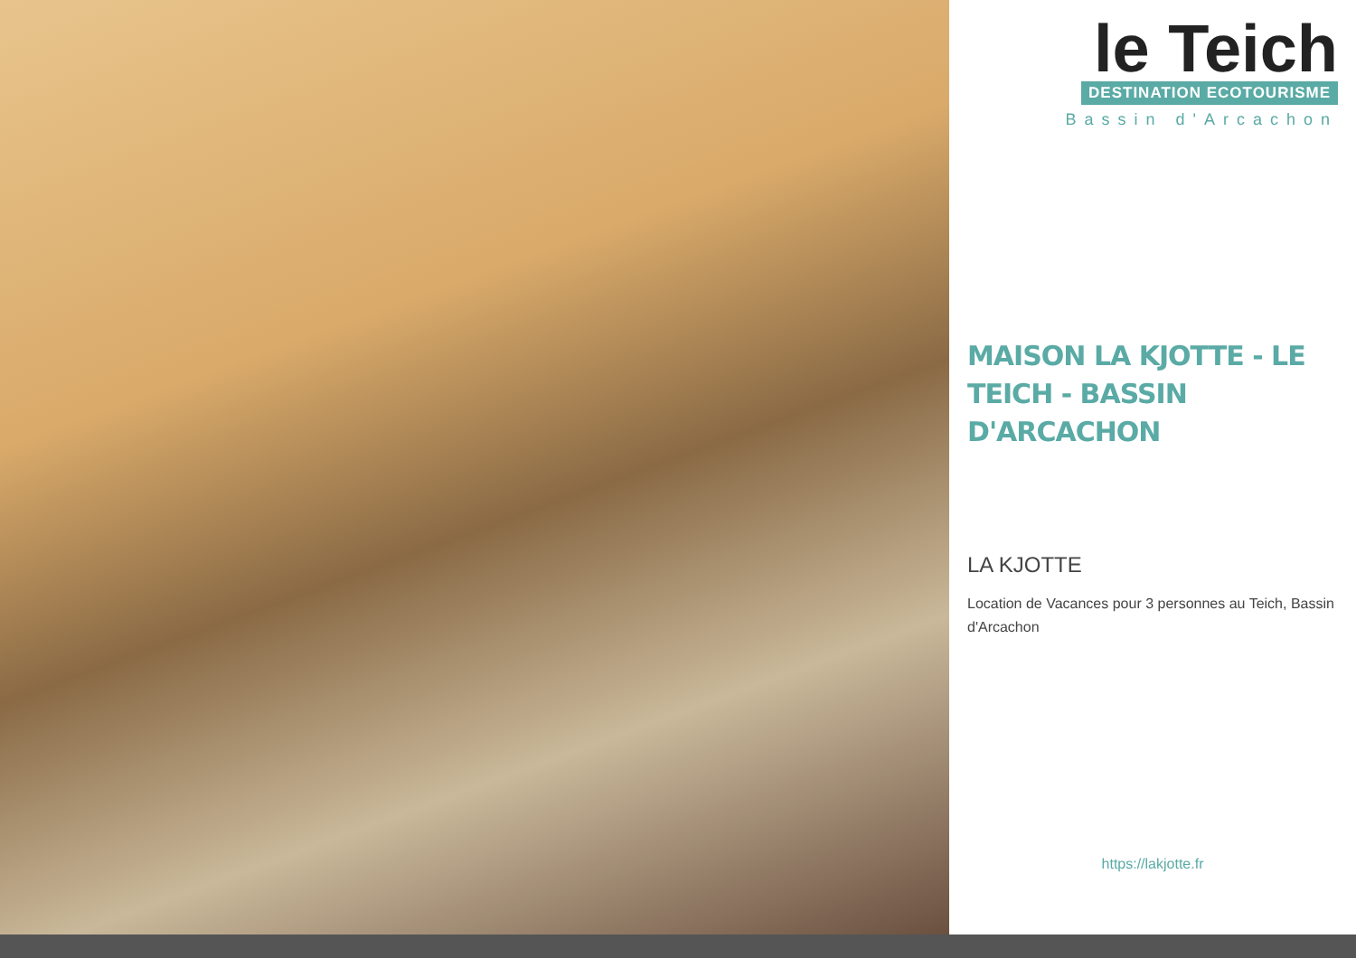le Teich
DESTINATION ECOTOURISME
Bassin d'Arcachon
MAISON LA KJOTTE - LE TEICH - BASSIN D'ARCACHON
LA KJOTTE
Location de Vacances pour 3 personnes au Teich, Bassin d'Arcachon
https://lakjotte.fr